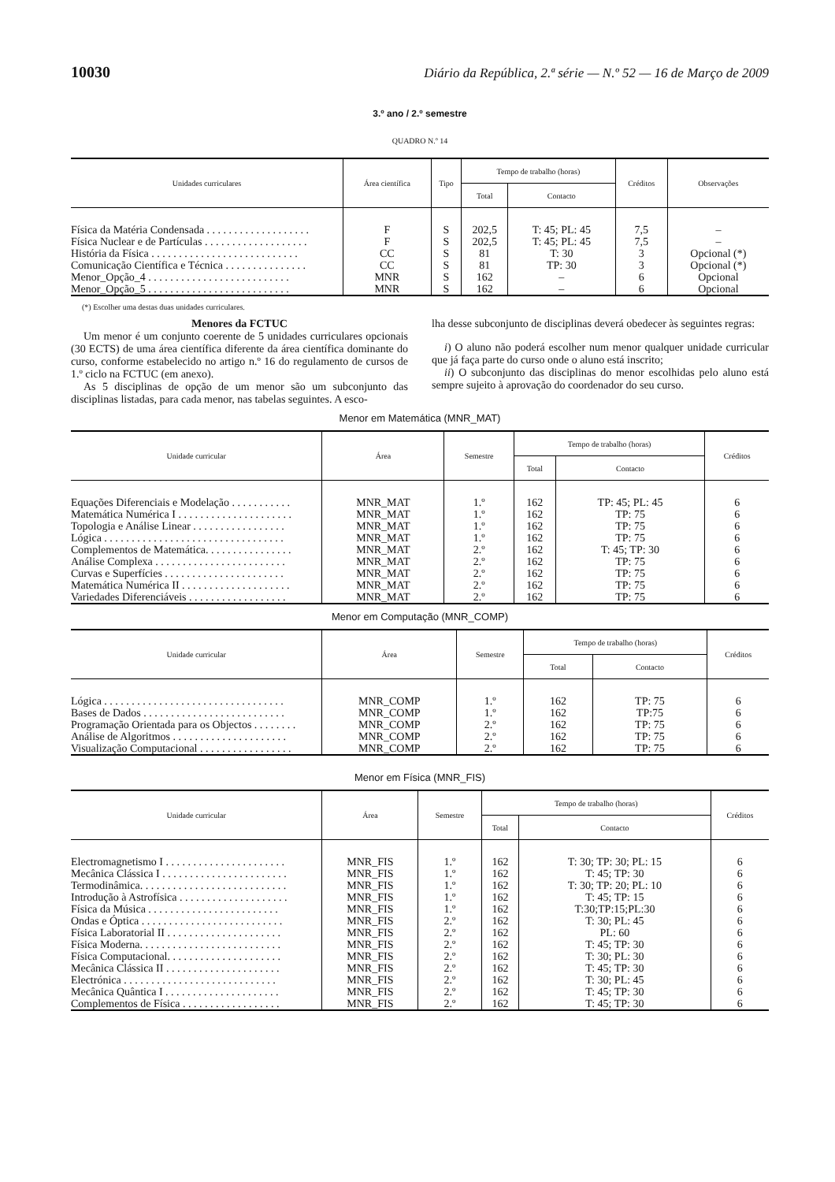10030 Diário da República, 2.ª série — N.º 52 — 16 de Março de 2009
3.º ano / 2.º semestre
QUADRO N.º 14
| Unidades curriculares | Área científica | Tipo | Tempo de trabalho (horas) | | Créditos | Observações |
| --- | --- | --- | --- | --- | --- | --- |
| | | | Total | Contacto | | |
| Física da Matéria Condensada . . . . . . . . . . . . . . . . . . . | F | S | 202,5 | T: 45; PL: 45 | 7,5 | – |
| Física Nuclear e de Partículas . . . . . . . . . . . . . . . . . . . | F | S | 202,5 | T: 45; PL: 45 | 7,5 | – |
| História da Física . . . . . . . . . . . . . . . . . . . . . . . . . . . | CC | S | 81 | T: 30 | 3 | Opcional (*) |
| Comunicação Científica e Técnica . . . . . . . . . . . . . . . | CC | S | 81 | TP: 30 | 3 | Opcional (*) |
| Menor_Opção_4 . . . . . . . . . . . . . . . . . . . . . . . . . . | MNR | S | 162 | – | 6 | Opcional |
| Menor_Opção_5 . . . . . . . . . . . . . . . . . . . . . . . . . . | MNR | S | 162 | – | 6 | Opcional |
(*) Escolher uma destas duas unidades curriculares.
Menores da FCTUC
Um menor é um conjunto coerente de 5 unidades curriculares opcionais (30 ECTS) de uma área científica diferente da área científica dominante do curso, conforme estabelecido no artigo n.º 16 do regulamento de cursos de 1.º ciclo na FCTUC (em anexo).
As 5 disciplinas de opção de um menor são um subconjunto das disciplinas listadas, para cada menor, nas tabelas seguintes. A esco-
lha desse subconjunto de disciplinas deverá obedecer às seguintes regras:
i) O aluno não poderá escolher num menor qualquer unidade curricular que já faça parte do curso onde o aluno está inscrito;
ii) O subconjunto das disciplinas do menor escolhidas pelo aluno está sempre sujeito à aprovação do coordenador do seu curso.
Menor em Matemática (MNR_MAT)
| Unidade curricular | Área | Semestre | Tempo de trabalho (horas) | | Créditos |
| --- | --- | --- | --- | --- | --- |
| | | | Total | Contacto | |
| Equações Diferenciais e Modelação . . . . . . . . . . . | MNR_MAT | 1.º | 162 | TP: 45; PL: 45 | 6 |
| Matemática Numérica I . . . . . . . . . . . . . . . . . . . . . | MNR_MAT | 1.º | 162 | TP: 75 | 6 |
| Topologia e Análise Linear . . . . . . . . . . . . . . . . . | MNR_MAT | 1.º | 162 | TP: 75 | 6 |
| Lógica . . . . . . . . . . . . . . . . . . . . . . . . . . . . . . . . . | MNR_MAT | 1.º | 162 | TP: 75 | 6 |
| Complementos de Matemática. . . . . . . . . . . . . . . . | MNR_MAT | 2.º | 162 | T: 45; TP: 30 | 6 |
| Análise Complexa . . . . . . . . . . . . . . . . . . . . . . . . | MNR_MAT | 2.º | 162 | TP: 75 | 6 |
| Curvas e Superfícies . . . . . . . . . . . . . . . . . . . . . . | MNR_MAT | 2.º | 162 | TP: 75 | 6 |
| Matemática Numérica II . . . . . . . . . . . . . . . . . . . . | MNR_MAT | 2.º | 162 | TP: 75 | 6 |
| Variedades Diferenciáveis . . . . . . . . . . . . . . . . . . | MNR_MAT | 2.º | 162 | TP: 75 | 6 |
Menor em Computação (MNR_COMP)
| Unidade curricular | Área | Semestre | Tempo de trabalho (horas) | | Créditos |
| --- | --- | --- | --- | --- | --- |
| | | | Total | Contacto | |
| Lógica . . . . . . . . . . . . . . . . . . . . . . . . . . . . . . . . . | MNR_COMP | 1.º | 162 | TP: 75 | 6 |
| Bases de Dados . . . . . . . . . . . . . . . . . . . . . . . . . . | MNR_COMP | 1.º | 162 | TP:75 | 6 |
| Programação Orientada para os Objectos . . . . . . . . | MNR_COMP | 2.º | 162 | TP: 75 | 6 |
| Análise de Algoritmos . . . . . . . . . . . . . . . . . . . . . | MNR_COMP | 2.º | 162 | TP: 75 | 6 |
| Visualização Computacional . . . . . . . . . . . . . . . . . | MNR_COMP | 2.º | 162 | TP: 75 | 6 |
Menor em Física (MNR_FIS)
| Unidade curricular | Área | Semestre | Tempo de trabalho (horas) | | Créditos |
| --- | --- | --- | --- | --- | --- |
| | | | Total | Contacto | |
| Electromagnetismo I . . . . . . . . . . . . . . . . . . . . . . | MNR_FIS | 1.º | 162 | T: 30; TP: 30; PL: 15 | 6 |
| Mecânica Clássica I . . . . . . . . . . . . . . . . . . . . . . . | MNR_FIS | 1.º | 162 | T: 45; TP: 30 | 6 |
| Termodinâmica. . . . . . . . . . . . . . . . . . . . . . . . . . . | MNR_FIS | 1.º | 162 | T: 30; TP: 20; PL: 10 | 6 |
| Introdução à Astrofísica . . . . . . . . . . . . . . . . . . . . | MNR_FIS | 1.º | 162 | T: 45; TP: 15 | 6 |
| Física da Música . . . . . . . . . . . . . . . . . . . . . . . . | MNR_FIS | 1.º | 162 | T:30;TP:15;PL:30 | 6 |
| Ondas e Óptica . . . . . . . . . . . . . . . . . . . . . . . . . . | MNR_FIS | 2.º | 162 | T: 30; PL: 45 | 6 |
| Física Laboratorial II . . . . . . . . . . . . . . . . . . . . . | MNR_FIS | 2.º | 162 | PL: 60 | 6 |
| Física Moderna. . . . . . . . . . . . . . . . . . . . . . . . . . | MNR_FIS | 2.º | 162 | T: 45; TP: 30 | 6 |
| Física Computacional. . . . . . . . . . . . . . . . . . . . . | MNR_FIS | 2.º | 162 | T: 30; PL: 30 | 6 |
| Mecânica Clássica II . . . . . . . . . . . . . . . . . . . . . | MNR_FIS | 2.º | 162 | T: 45; TP: 30 | 6 |
| Electrónica . . . . . . . . . . . . . . . . . . . . . . . . . . . . | MNR_FIS | 2.º | 162 | T: 30; PL: 45 | 6 |
| Mecânica Quântica I . . . . . . . . . . . . . . . . . . . . . | MNR_FIS | 2.º | 162 | T: 45; TP: 30 | 6 |
| Complementos de Física . . . . . . . . . . . . . . . . . . | MNR_FIS | 2.º | 162 | T: 45; TP: 30 | 6 |